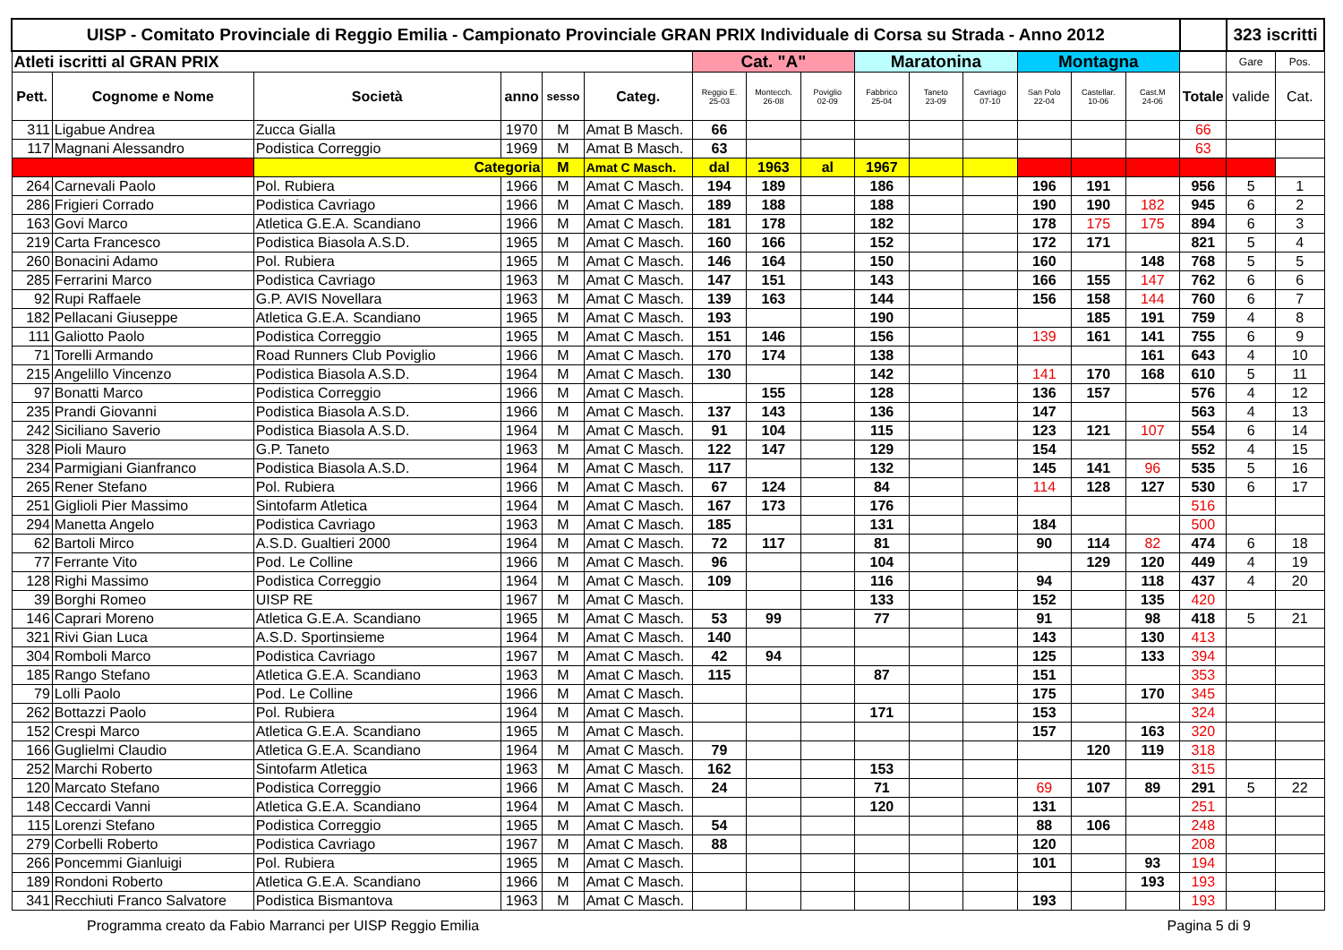| UISP - Comitato Provinciale di Reggio Emilia - Campionato Provinciale GRAN PRIX Individuale di Corsa su Strada - Anno 2012 | | | | | | | | | | | | | | | | 323 iscritti | |
| Atleti iscritti al GRAN PRIX | | | | | | Cat. "A" | | | Maratonina | | | Montagna | | | | Gare | Pos. |
| Pett. | Cognome e Nome | Società | anno | sesso | Categ. | Reggio E. 25-03 | Montecch. 26-08 | Poviglio 02-09 | Fabbrico 25-04 | Taneto 23-09 | Cavriago 07-10 | San Polo 22-04 | Castellar. 10-06 | Cast.M 24-06 | Totale | valide | Cat. |
| 311 | Ligabue Andrea | Zucca Gialla | 1970 | M | Amat B Masch. | 66 | | | | | | | | | 66 | | |
| 117 | Magnani Alessandro | Podistica Correggio | 1969 | M | Amat B Masch. | 63 | | | | | | | | | 63 | | |
| | | Categoria | | M | Amat C Masch. | dal | 1963 | al | 1967 | | | | | | | | |
| 264 | Carnevali Paolo | Pol. Rubiera | 1966 | M | Amat C Masch. | 194 | 189 | | 186 | | | 196 | 191 | | 956 | 5 | 1 |
| 286 | Frigieri Corrado | Podistica Cavriago | 1966 | M | Amat C Masch. | 189 | 188 | | 188 | | | 190 | 190 | 182 | 945 | 6 | 2 |
| 163 | Govi Marco | Atletica G.E.A. Scandiano | 1966 | M | Amat C Masch. | 181 | 178 | | 182 | | | 178 | 175 | 175 | 894 | 6 | 3 |
| 219 | Carta Francesco | Podistica Biasola A.S.D. | 1965 | M | Amat C Masch. | 160 | 166 | | 152 | | | 172 | 171 | | 821 | 5 | 4 |
| 260 | Bonacini Adamo | Pol. Rubiera | 1965 | M | Amat C Masch. | 146 | 164 | | 150 | | | 160 | | 148 | 768 | 5 | 5 |
| 285 | Ferrarini Marco | Podistica Cavriago | 1963 | M | Amat C Masch. | 147 | 151 | | 143 | | | 166 | 155 | 147 | 762 | 6 | 6 |
| 92 | Rupi Raffaele | G.P. AVIS Novellara | 1963 | M | Amat C Masch. | 139 | 163 | | 144 | | | 156 | 158 | 144 | 760 | 6 | 7 |
| 182 | Pellacani Giuseppe | Atletica G.E.A. Scandiano | 1965 | M | Amat C Masch. | 193 | | | 190 | | | | 185 | 191 | 759 | 4 | 8 |
| 111 | Galiotto Paolo | Podistica Correggio | 1965 | M | Amat C Masch. | 151 | 146 | | 156 | | | 139 | 161 | 141 | 755 | 6 | 9 |
| 71 | Torelli Armando | Road Runners Club Poviglio | 1966 | M | Amat C Masch. | 170 | 174 | | 138 | | | | | 161 | 643 | 4 | 10 |
| 215 | Angelillo Vincenzo | Podistica Biasola A.S.D. | 1964 | M | Amat C Masch. | 130 | | | 142 | | | 141 | 170 | 168 | 610 | 5 | 11 |
| 97 | Bonatti Marco | Podistica Correggio | 1966 | M | Amat C Masch. | | 155 | | 128 | | | 136 | 157 | | 576 | 4 | 12 |
| 235 | Prandi Giovanni | Podistica Biasola A.S.D. | 1966 | M | Amat C Masch. | 137 | 143 | | 136 | | | 147 | | | 563 | 4 | 13 |
| 242 | Siciliano Saverio | Podistica Biasola A.S.D. | 1964 | M | Amat C Masch. | 91 | 104 | | 115 | | | 123 | 121 | 107 | 554 | 6 | 14 |
| 328 | Pioli Mauro | G.P. Taneto | 1963 | M | Amat C Masch. | 122 | 147 | | 129 | | | 154 | | | 552 | 4 | 15 |
| 234 | Parmigiani Gianfranco | Podistica Biasola A.S.D. | 1964 | M | Amat C Masch. | 117 | | | 132 | | | 145 | 141 | 96 | 535 | 5 | 16 |
| 265 | Rener Stefano | Pol. Rubiera | 1966 | M | Amat C Masch. | 67 | 124 | | 84 | | | 114 | 128 | 127 | 530 | 6 | 17 |
| 251 | Giglioli Pier Massimo | Sintofarm Atletica | 1964 | M | Amat C Masch. | 167 | 173 | | 176 | | | | | | 516 | | |
| 294 | Manetta Angelo | Podistica Cavriago | 1963 | M | Amat C Masch. | 185 | | | 131 | | | 184 | | | 500 | | |
| 62 | Bartoli Mirco | A.S.D. Gualtieri 2000 | 1964 | M | Amat C Masch. | 72 | 117 | | 81 | | | 90 | 114 | 82 | 474 | 6 | 18 |
| 77 | Ferrante Vito | Pod. Le Colline | 1966 | M | Amat C Masch. | 96 | | | 104 | | | | 129 | 120 | 449 | 4 | 19 |
| 128 | Righi Massimo | Podistica Correggio | 1964 | M | Amat C Masch. | 109 | | | 116 | | | 94 | | 118 | 437 | 4 | 20 |
| 39 | Borghi Romeo | UISP RE | 1967 | M | Amat C Masch. | | | | 133 | | | 152 | | 135 | 420 | | |
| 146 | Caprari Moreno | Atletica G.E.A. Scandiano | 1965 | M | Amat C Masch. | 53 | 99 | | 77 | | | 91 | | 98 | 418 | 5 | 21 |
| 321 | Rivi Gian Luca | A.S.D. Sportinsieme | 1964 | M | Amat C Masch. | 140 | | | | | | 143 | | 130 | 413 | | |
| 304 | Romboli Marco | Podistica Cavriago | 1967 | M | Amat C Masch. | 42 | 94 | | | | | 125 | | 133 | 394 | | |
| 185 | Rango Stefano | Atletica G.E.A. Scandiano | 1963 | M | Amat C Masch. | 115 | | | 87 | | | 151 | | | 353 | | |
| 79 | Lolli Paolo | Pod. Le Colline | 1966 | M | Amat C Masch. | | | | | | | 175 | | 170 | 345 | | |
| 262 | Bottazzi Paolo | Pol. Rubiera | 1964 | M | Amat C Masch. | | | | 171 | | | 153 | | | 324 | | |
| 152 | Crespi Marco | Atletica G.E.A. Scandiano | 1965 | M | Amat C Masch. | | | | | | | 157 | | 163 | 320 | | |
| 166 | Guglielmi Claudio | Atletica G.E.A. Scandiano | 1964 | M | Amat C Masch. | 79 | | | | | | | 120 | 119 | 318 | | |
| 252 | Marchi Roberto | Sintofarm Atletica | 1963 | M | Amat C Masch. | 162 | | | 153 | | | | | | 315 | | |
| 120 | Marcato Stefano | Podistica Correggio | 1966 | M | Amat C Masch. | 24 | | | 71 | | | 69 | 107 | 89 | 291 | 5 | 22 |
| 148 | Ceccardi Vanni | Atletica G.E.A. Scandiano | 1964 | M | Amat C Masch. | | | | 120 | | | 131 | | | 251 | | |
| 115 | Lorenzi Stefano | Podistica Correggio | 1965 | M | Amat C Masch. | 54 | | | | | | 88 | 106 | | 248 | | |
| 279 | Corbelli Roberto | Podistica Cavriago | 1967 | M | Amat C Masch. | 88 | | | | | | 120 | | | 208 | | |
| 266 | Poncemmi Gianluigi | Pol. Rubiera | 1965 | M | Amat C Masch. | | | | | | | 101 | | 93 | 194 | | |
| 189 | Rondoni Roberto | Atletica G.E.A. Scandiano | 1966 | M | Amat C Masch. | | | | | | | | | 193 | 193 | | |
| 341 | Recchiuti Franco Salvatore | Podistica Bismantova | 1963 | M | Amat C Masch. | | | | | | | 193 | | | 193 | | |
Programma creato da Fabio Marranci per UISP Reggio Emilia Pagina 5 di 9